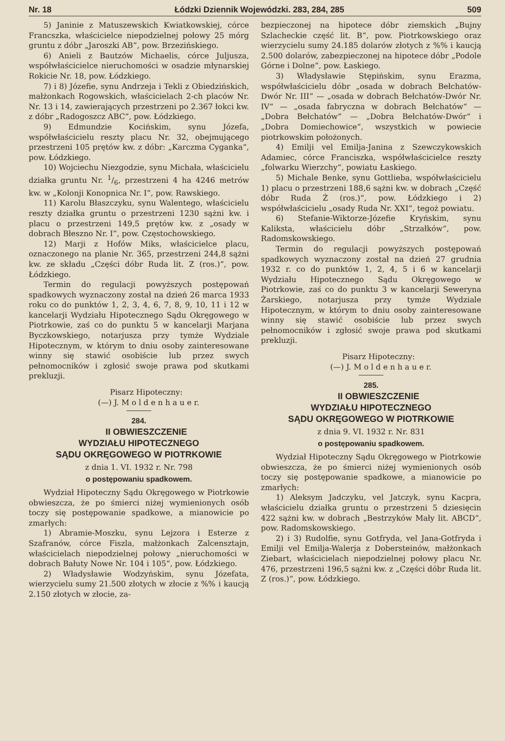Nr. 18 Łódzki Dziennik Wojewódzki. 283, 284, 285 509
5) Janinie z Matuszewskich Kwiatkowskiej, córce Francszka, właścicielce niepodzielnej połowy 25 mórg gruntu z dóbr „Jaroszki AB“, pow. Brzezińskiego.
6) Anieli z Bautzów Michaelis, córce Juljusza, współwłaścicielce nieruchomości w osadzie młynarskiej Rokicie Nr. 18, pow. Łódzkiego.
7) i 8) Józefie, synu Andrzeja i Tekli z Obiedzińskich, małżonkach Rogowskich, właścicielach 2-ch placów Nr. Nr. 13 i 14, zawierających przestrzeni po 2.367 łokci kw. z dóbr „Radogoszcz ABC“, pow. Łódzkiego.
9) Edmundzie Kocińskim, synu Józefa, współwłaścicielu reszty placu Nr. 32, obejmującego przestrzeni 105 prętów kw. z dóbr: „Karczma Cyganka“, pow. Łódzkiego.
10) Wojciechu Niezgodzie, synu Michała, właścicielu działka gruntu Nr. 1/6, przestrzeni 4 ha 4246 metrów kw. w „Kolonji Konopnica Nr. I“, pow. Rawskiego.
11) Karolu Błaszczyku, synu Walentego, właścicielu reszty działka gruntu o przestrzeni 1230 sążni kw. i placu o przestrzeni 149,5 prętów kw. z „osady w dobrach Błeszno Nr. I“, pow. Częstochowskiego.
12) Marji z Hofów Miks, właścicielce placu, oznaczonego na planie Nr. 365, przestrzeni 244,8 sążni kw. ze składu „Części dóbr Ruda lit. Z (ros.)“, pow. Łódzkiego.
Termin do regulacji powyższych postępowań spadkowych wyznaczony został na dzień 26 marca 1933 roku co do punktów 1, 2, 3, 4, 6, 7, 8, 9, 10, 11 i 12 w kancelarji Wydziału Hipotecznego Sądu Okręgowego w Piotrkowie, zaś co do punktu 5 w kancelarji Marjana Byczkowskiego, notarjusza przy tymże Wydziale Hipotecznym, w którym to dniu osoby zainteresowane winny się stawić osobiście lub przez swych pełnomocników i zgłosić swoje prawa pod skutkami prekluzji.
Pisarz Hipoteczny:
(—) J. M o l d e n h a u e r.
284.
II OBWIESZCZENIE
WYDZIAŁU HIPOTECZNEGO
SĄDU OKRĘGOWEGO W PIOTRKOWIE
z dnia 1. VI. 1932 r. Nr. 798
o postępowaniu spadkowem.
Wydział Hipoteczny Sądu Okręgowego w Piotrkowie obwieszcza, że po śmierci niżej wymienionych osób toczy się postępowanie spadkowe, a mianowicie po zmarłych:
1) Abramie-Moszku, synu Lejzora i Esterze z Szafranów, córce Fiszla, małżonkach Zalcensztajn, właścicielach niepodzielnej połowy „nieruchomości w dobrach Bałuty Nowe Nr. 104 i 105“, pow. Łódzkiego.
2) Władysławie Wodzyńskim, synu Józefata, wierzycielu sumy 21.500 złotych w złocie z %% i kaucją 2.150 złotych w złocie, za-
bezpieczonej na hipotece dóbr ziemskich „Bujny Szlacheckie część lit. B“, pow. Piotrkowskiego oraz wierzycielu sumy 24.185 dolarów złotych z %% i kaucją 2.500 dolarów, zabezpieczonej na hipotece dóbr „Podole Górne i Dolne“, pow. Łaskiego.
3) Władysławie Stępińskim, synu Erazma, współwłaścicielu dóbr „osada w dobrach Bełchatów-Dwór Nr. III“ — „osada w dobrach Bełchatów-Dwór Nr. IV“ — „osada fabryczna w dobrach Bełchatów“ — „Dobra Bełchatów“ — „Dobra Bełchatów-Dwór“ i „Dobra Domiechowice“, wszystkich w powiecie piotrkowskim położonych.
4) Emilji vel Emilja-Janina z Szewczykowskich Adamiec, córce Franciszka, współwłaścicielce reszty „folwarku Wierzchy“, powiatu Łaskiego.
5) Michale Benke, synu Gottlieba, współwłaścicielu 1) placu o przestrzeni 188,6 sążni kw. w dobrach „Część dóbr Ruda Ż (ros.)“, pow. Łódzkiego i 2) współwłaścicielu „osady Ruda Nr. XXI“, tegoż powiatu.
6) Stefanie-Wiktorze-Józefie Kryńskim, synu Kaliksta, właścicielu dóbr „Strzałków“, pow. Radomskowskiego.
Termin do regulacji powyższych postępowań spadkowych wyznaczony został na dzień 27 grudnia 1932 r. co do punktów 1, 2, 4, 5 i 6 w kancelarji Wydziału Hipotecznego Sądu Okręgowego w Piotrkowie, zaś co do punktu 3 w kancelarji Seweryna Żarskiego, notarjusza przy tymże Wydziale Hipotecznym, w którym to dniu osoby zainteresowane winny się stawić osobiście lub przez swych pełnomocników i zgłosić swoje prawa pod skutkami prekluzji.
Pisarz Hipoteczny:
(—) J. M o l d e n h a u e r.
285.
II OBWIESZCZENIE
WYDZIAŁU HIPOTECZNEGO
SĄDU OKRĘGOWEGO W PIOTRKOWIE
z dnia 9. VI. 1932 r. Nr. 831
o postępowaniu spadkowem.
Wydział Hipoteczny Sądu Okręgowego w Piotrkowie obwieszcza, że po śmierci niżej wymienionych osób toczy się postępowanie spadkowe, a mianowicie po zmarłych:
1) Aleksym Jadczyku, vel Jatczyk, synu Kacpra, właścicielu działka gruntu o przestrzeni 5 dziesięcin 422 sążni kw. w dobrach „Bestrzyków Mały lit. ABCD“, pow. Radomskowskiego.
2) i 3) Rudolfie, synu Gotfryda, vel Jana-Gotfryda i Emilji vel Emilja-Walerja z Dobersteinów, małżonkach Ziebart, właścicielach niepodzielnej połowy placu Nr. 476, przestrzeni 196,5 sążni kw. z „Części dóbr Ruda lit. Z (ros.)“, pow. Łódzkiego.